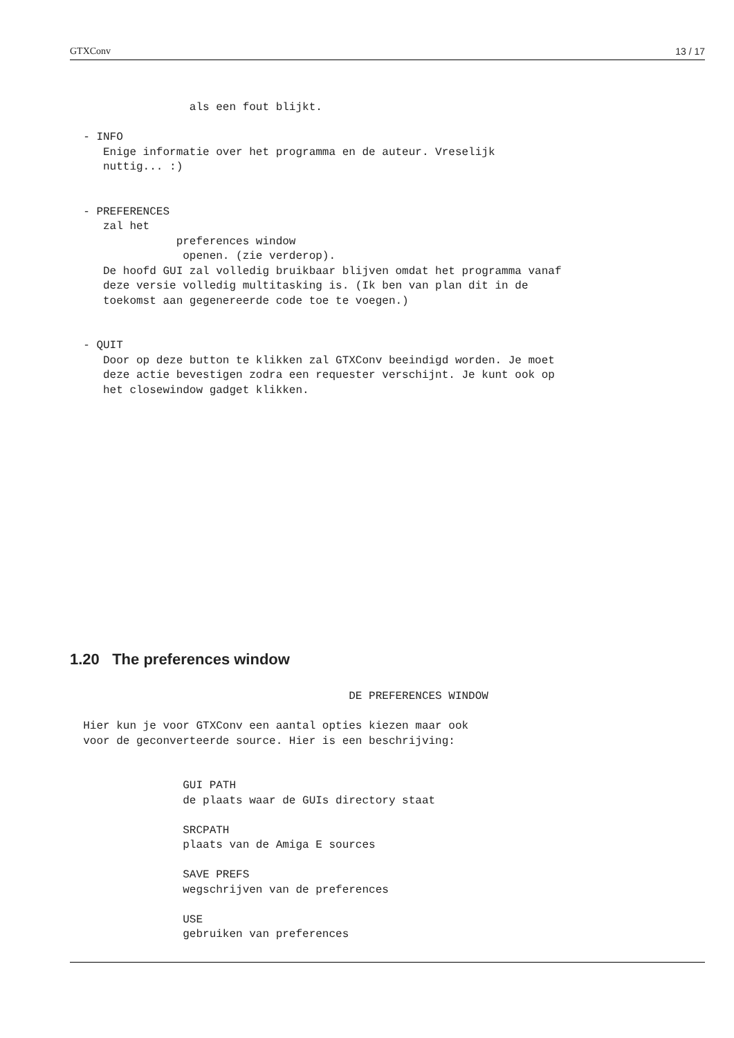GTXConv 13 / 17
                  als een fout blijkt.

  - INFO
     Enige informatie over het programma en de auteur. Vreselijk
     nuttig... :)


  - PREFERENCES
     zal het
                preferences window
                 openen. (zie verderop).
     De hoofd GUI zal volledig bruikbaar blijven omdat het programma vanaf
     deze versie volledig multitasking is. (Ik ben van plan dit in de
     toekomst aan gegenereerde code toe te voegen.)


  - QUIT
     Door op deze button te klikken zal GTXConv beeindigd worden. Je moet
     deze actie bevestigen zodra een requester verschijnt. Je kunt ook op
     het closewindow gadget klikken.
1.20 The preferences window
                                          DE PREFERENCES WINDOW

  Hier kun je voor GTXConv een aantal opties kiezen maar ook
  voor de geconverteerde source. Hier is een beschrijving:


                 GUI PATH
                 de plaats waar de GUIs directory staat

                 SRCPATH
                 plaats van de Amiga E sources

                 SAVE PREFS
                 wegschrijven van de preferences

                 USE
                 gebruiken van preferences